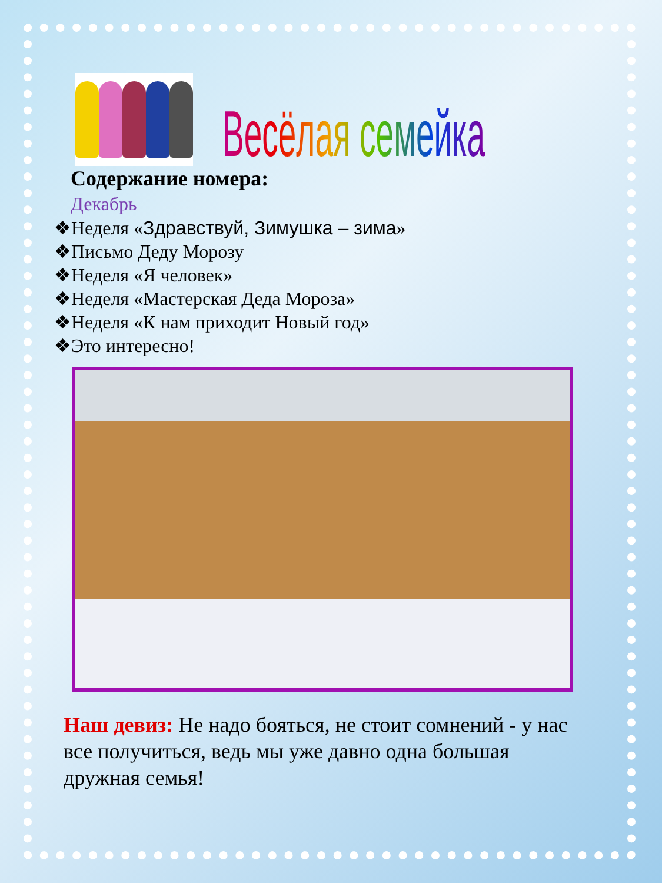Весёлая семейка
Содержание номера:
Декабрь
❖Неделя «Здравствуй, Зимушка – зима»
❖Письмо Деду Морозу
❖Неделя «Я человек»
❖Неделя «Мастерская Деда Мороза»
❖Неделя «К нам приходит Новый год»
❖Это интересно!
Наш девиз: Не надо бояться, не стоит сомнений - у нас все получиться, ведь мы уже давно одна большая дружная семья!